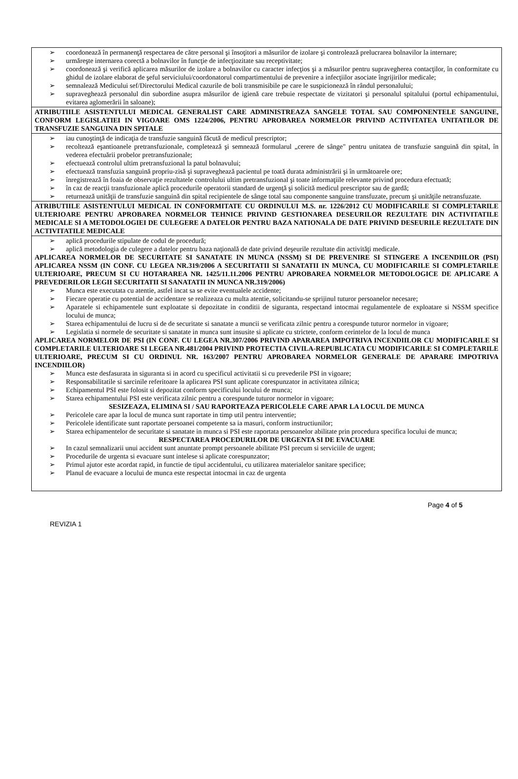➢ coordonează în permanenţă respectarea de către personal şi însoţitori a măsurilor de izolare şi controlează prelucrarea bolnavilor la internare;
➢ urmăreşte internarea corectă a bolnavilor în funcţie de infecţiozitate sau receptivitate;
➢ coordonează şi verifică aplicarea măsurilor de izolare a bolnavilor cu caracter infecţios şi a măsurilor pentru supravegherea contacţilor, în conformitate cu ghidul de izolare elaborat de şeful serviciului/coordonatorul compartimentului de prevenire a infecţiilor asociate îngrijirilor medicale;
➢ semnalează Medicului sef/Directorului Medical cazurile de boli transmisibile pe care le suspicionează în rândul personalului;
➢ supraveghează personalul din subordine asupra măsurilor de igienă care trebuie respectate de vizitatori şi personalul spitalului (portul echipamentului, evitarea aglomerării în saloane);
ATRIBUTIILE ASISTENTULUI MEDICAL GENERALIST CARE ADMINISTREAZA SANGELE TOTAL SAU COMPONENTELE SANGUINE, CONFORM LEGISLATIEI IN VIGOARE OMS 1224/2006, PENTRU APROBAREA NORMELOR PRIVIND ACTIVITATEA UNITATILOR DE TRANSFUZIE SANGUINA DIN SPITALE
➢ iau cunoştinţă de indicaţia de transfuzie sanguină făcută de medicul prescriptor;
➢ recoltează eşantioanele pretransfuzionale, completează şi semnează formularul „cerere de sânge" pentru unitatea de transfuzie sanguină din spital, în vederea efectuării probelor pretransfuzionale;
➢ efectuează controlul ultim pretransfuzional la patul bolnavului;
➢ efectuează transfuzia sanguină propriu-zisă şi supraveghează pacientul pe toată durata administrării şi în următoarele ore;
➢ înregistrează în foaia de observaţie rezultatele controlului ultim pretransfuzional şi toate informaţiile relevante privind procedura efectuată;
➢ în caz de reacţii transfuzionale aplică procedurile operatorii standard de urgenţă şi solicită medicul prescriptor sau de gardă;
➢ returnează unităţii de transfuzie sanguină din spital recipientele de sânge total sau componente sanguine transfuzate, precum şi unităţile netransfuzate.
ATRIBUTIILE ASISTENTULUI MEDICAL IN CONFORMITATE CU ORDINULUI M.S. nr. 1226/2012 CU MODIFICARILE SI COMPLETARILE ULTERIOARE PENTRU APROBAREA NORMELOR TEHNICE PRIVIND GESTIONAREA DESEURILOR REZULTATE DIN ACTIVITATILE MEDICALE SI A METODOLOGIEI DE CULEGERE A DATELOR PENTRU BAZA NATIONALA DE DATE PRIVIND DESEURILE REZULTATE DIN ACTIVITATILE MEDICALE
➢ aplică procedurile stipulate de codul de procedură;
➢ aplică metodologia de culegere a datelor pentru baza naţională de date privind deşeurile rezultate din activităţi medicale.
APLICAREA NORMELOR DE SECURITATE SI SANATATE IN MUNCA (NSSM) SI DE PREVENIRE SI STINGERE A INCENDIILOR (PSI) APLICAREA NSSM (IN CONF. CU LEGEA NR.319/2006 A SECURITATII SI SANATATII IN MUNCA, CU MODIFICARILE SI COMPLETARILE ULTERIOARE, PRECUM SI CU HOTARAREA NR. 1425/11.11.2006 PENTRU APROBAREA NORMELOR METODOLOGICE DE APLICARE A PREVEDERILOR LEGII SECURITATII SI SANATATII IN MUNCA NR.319/2006)
➢ Munca este executata cu atentie, astfel incat sa se evite eventualele accidente;
➢ Fiecare operatie cu potential de accidentare se realizeaza cu multa atentie, solicitandu-se sprijinul tuturor persoanelor necesare;
➢ Aparatele si echipamentele sunt exploatate si depozitate in conditii de siguranta, respectand intocmai regulamentele de exploatare si NSSM specifice locului de munca;
➢ Starea echipamentului de lucru si de de securitate si sanatate a muncii se verificata zilnic pentru a corespunde tuturor normelor in vigoare;
➢ Legislatia si normele de securitate si sanatate in munca sunt insusite si aplicate cu strictete, conform cerintelor de la locul de munca
APLICAREA NORMELOR DE PSI (IN CONF. CU LEGEA NR.307/2006 PRIVIND APARAREA IMPOTRIVA INCENDIILOR CU MODIFICARILE SI COMPLETARILE ULTERIOARE SI LEGEA NR.481/2004 PRIVIND PROTECTIA CIVILA-REPUBLICATA CU MODIFICARILE SI COMPLETARILE ULTERIOARE, PRECUM SI CU ORDINUL NR. 163/2007 PENTRU APROBAREA NORMELOR GENERALE DE APARARE IMPOTRIVA INCENDIILOR)
➢ Munca este desfasurata in siguranta si in acord cu specificul activitatii si cu prevederile PSI in vigoare;
➢ Responsabilitatile si sarcinile referitoare la aplicarea PSI sunt aplicate corespunzator in activitatea zilnica;
➢ Echipamentul PSI este folosit si depozitat conform specificului locului de munca;
➢ Starea echipamentului PSI este verificata zilnic pentru a corespunde tuturor normelor in vigoare;
SESIZEAZA, ELIMINA SI / SAU RAPORTEAZA PERICOLELE CARE APAR LA LOCUL DE MUNCA
➢ Pericolele care apar la locul de munca sunt raportate in timp util pentru interventie;
➢ Pericolele identificate sunt raportate persoanei competente sa ia masuri, conform instructiunilor;
➢ Starea echipamentelor de securitate si sanatate in munca si PSI este raportata persoanelor abilitate prin procedura specifica locului de munca;
RESPECTAREA PROCEDURILOR DE URGENTA SI DE EVACUARE
➢ In cazul semnalizarii unui accident sunt anuntate prompt persoanele abilitate PSI precum si serviciile de urgent;
➢ Procedurile de urgenta si evacuare sunt intelese si aplicate corespunzator;
➢ Primul ajutor este acordat rapid, in functie de tipul accidentului, cu utilizarea materialelor sanitare specifice;
➢ Planul de evacuare a locului de munca este respectat intocmai in caz de urgenta
Page 4 of 5
REVIZIA 1